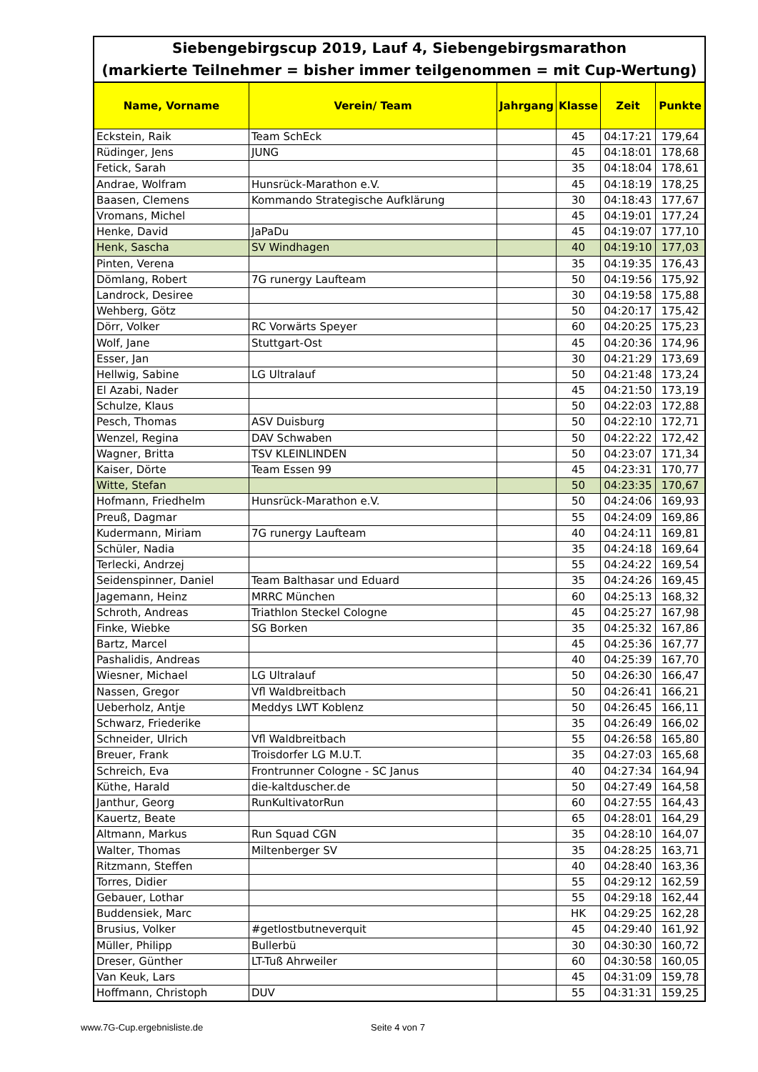| Siebengebirgscup 2019, Lauf 4, Siebengebirgsmarathon (markierte Teilnehmer = bisher immer teilgenommen = mit Cup-Wertung) | | | | | |
| Name, Vorname | Verein/ Team | Jahrgang | Klasse | Zeit | Punkte |
| Eckstein, Raik | Team SchEck | | 45 | 04:17:21 | 179,64 |
| Rüdinger, Jens | JUNG | | 45 | 04:18:01 | 178,68 |
| Fetick, Sarah | | | 35 | 04:18:04 | 178,61 |
| Andrae, Wolfram | Hunsrück-Marathon e.V. | | 45 | 04:18:19 | 178,25 |
| Baasen, Clemens | Kommando Strategische Aufklärung | | 30 | 04:18:43 | 177,67 |
| Vromans, Michel | | | 45 | 04:19:01 | 177,24 |
| Henke, David | JaPaDu | | 45 | 04:19:07 | 177,10 |
| Henk, Sascha | SV Windhagen | | 40 | 04:19:10 | 177,03 |
| Pinten, Verena | | | 35 | 04:19:35 | 176,43 |
| Dömlang, Robert | 7G runergy Laufteam | | 50 | 04:19:56 | 175,92 |
| Landrock, Desiree | | | 30 | 04:19:58 | 175,88 |
| Wehberg, Götz | | | 50 | 04:20:17 | 175,42 |
| Dörr, Volker | RC Vorwärts Speyer | | 60 | 04:20:25 | 175,23 |
| Wolf, Jane | Stuttgart-Ost | | 45 | 04:20:36 | 174,96 |
| Esser, Jan | | | 30 | 04:21:29 | 173,69 |
| Hellwig, Sabine | LG Ultralauf | | 50 | 04:21:48 | 173,24 |
| El Azabi, Nader | | | 45 | 04:21:50 | 173,19 |
| Schulze, Klaus | | | 50 | 04:22:03 | 172,88 |
| Pesch, Thomas | ASV Duisburg | | 50 | 04:22:10 | 172,71 |
| Wenzel, Regina | DAV Schwaben | | 50 | 04:22:22 | 172,42 |
| Wagner, Britta | TSV KLEINLINDEN | | 50 | 04:23:07 | 171,34 |
| Kaiser, Dörte | Team Essen 99 | | 45 | 04:23:31 | 170,77 |
| Witte, Stefan | | | 50 | 04:23:35 | 170,67 |
| Hofmann, Friedhelm | Hunsrück-Marathon e.V. | | 50 | 04:24:06 | 169,93 |
| Preuß, Dagmar | | | 55 | 04:24:09 | 169,86 |
| Kudermann, Miriam | 7G runergy Laufteam | | 40 | 04:24:11 | 169,81 |
| Schüler, Nadia | | | 35 | 04:24:18 | 169,64 |
| Terlecki, Andrzej | | | 55 | 04:24:22 | 169,54 |
| Seidenspinner, Daniel | Team Balthasar und Eduard | | 35 | 04:24:26 | 169,45 |
| Jagemann, Heinz | MRRC München | | 60 | 04:25:13 | 168,32 |
| Schroth, Andreas | Triathlon Steckel Cologne | | 45 | 04:25:27 | 167,98 |
| Finke, Wiebke | SG Borken | | 35 | 04:25:32 | 167,86 |
| Bartz, Marcel | | | 45 | 04:25:36 | 167,77 |
| Pashalidis, Andreas | | | 40 | 04:25:39 | 167,70 |
| Wiesner, Michael | LG Ultralauf | | 50 | 04:26:30 | 166,47 |
| Nassen, Gregor | Vfl Waldbreitbach | | 50 | 04:26:41 | 166,21 |
| Ueberholz, Antje | Meddys LWT Koblenz | | 50 | 04:26:45 | 166,11 |
| Schwarz, Friederike | | | 35 | 04:26:49 | 166,02 |
| Schneider, Ulrich | Vfl Waldbreitbach | | 55 | 04:26:58 | 165,80 |
| Breuer, Frank | Troisdorfer LG M.U.T. | | 35 | 04:27:03 | 165,68 |
| Schreich, Eva | Frontrunner Cologne - SC Janus | | 40 | 04:27:34 | 164,94 |
| Küthe, Harald | die-kaltduscher.de | | 50 | 04:27:49 | 164,58 |
| Janthur, Georg | RunKultivatorRun | | 60 | 04:27:55 | 164,43 |
| Kauertz, Beate | | | 65 | 04:28:01 | 164,29 |
| Altmann, Markus | Run Squad CGN | | 35 | 04:28:10 | 164,07 |
| Walter, Thomas | Miltenberger SV | | 35 | 04:28:25 | 163,71 |
| Ritzmann, Steffen | | | 40 | 04:28:40 | 163,36 |
| Torres, Didier | | | 55 | 04:29:12 | 162,59 |
| Gebauer, Lothar | | | 55 | 04:29:18 | 162,44 |
| Buddensiek, Marc | | | HK | 04:29:25 | 162,28 |
| Brusius, Volker | #getlostbutneverquit | | 45 | 04:29:40 | 161,92 |
| Müller, Philipp | Bullerbü | | 30 | 04:30:30 | 160,72 |
| Dreser, Günther | LT-Tuß Ahrweiler | | 60 | 04:30:58 | 160,05 |
| Van Keuk, Lars | | | 45 | 04:31:09 | 159,78 |
| Hoffmann, Christoph | DUV | | 55 | 04:31:31 | 159,25 |
www.7G-Cup.ergebnisliste.de Seite 4 von 7